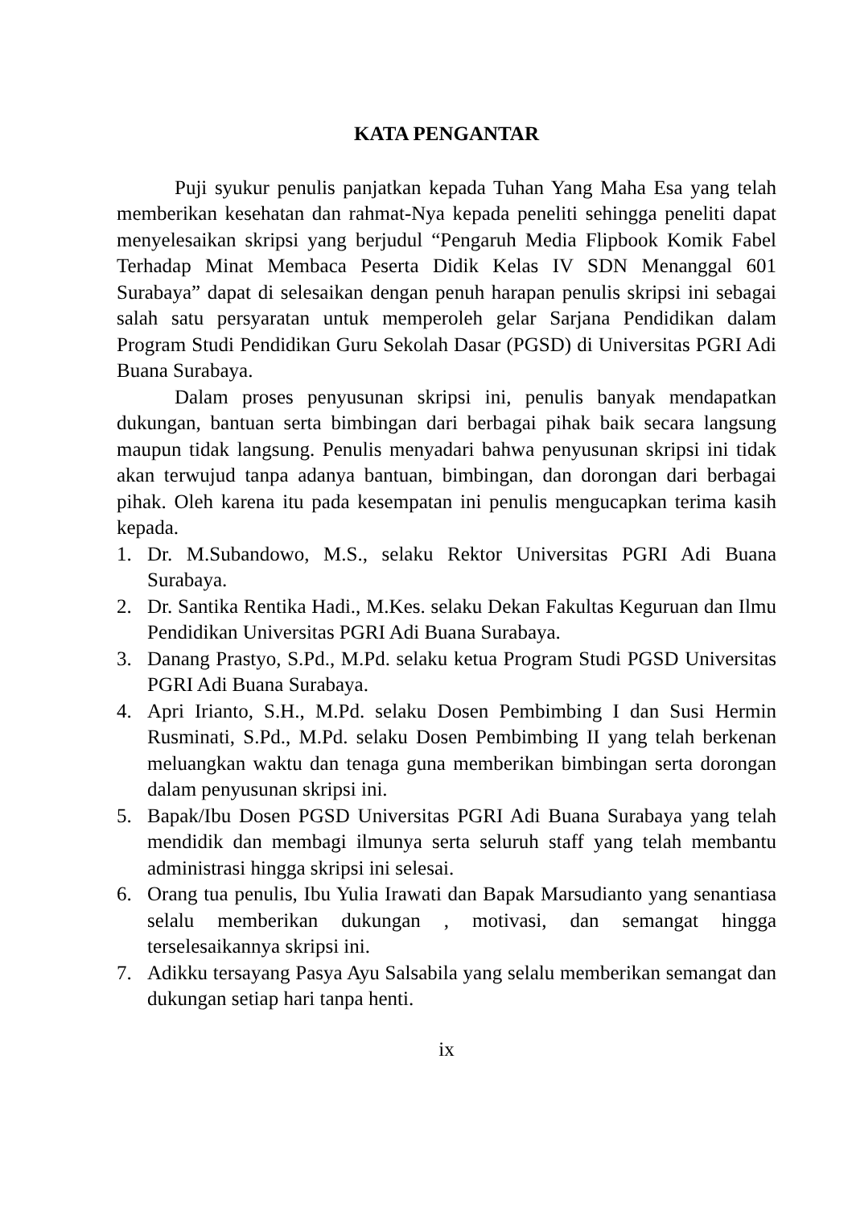KATA PENGANTAR
Puji syukur penulis panjatkan kepada Tuhan Yang Maha Esa yang telah memberikan kesehatan dan rahmat-Nya kepada peneliti sehingga peneliti dapat menyelesaikan skripsi yang berjudul “Pengaruh Media Flipbook Komik Fabel Terhadap Minat Membaca Peserta Didik Kelas IV SDN Menanggal 601 Surabaya” dapat di selesaikan dengan penuh harapan penulis skripsi ini sebagai salah satu persyaratan untuk memperoleh gelar Sarjana Pendidikan dalam Program Studi Pendidikan Guru Sekolah Dasar (PGSD) di Universitas PGRI Adi Buana Surabaya.
Dalam proses penyusunan skripsi ini, penulis banyak mendapatkan dukungan, bantuan serta bimbingan dari berbagai pihak baik secara langsung maupun tidak langsung. Penulis menyadari bahwa penyusunan skripsi ini tidak akan terwujud tanpa adanya bantuan, bimbingan, dan dorongan dari berbagai pihak. Oleh karena itu pada kesempatan ini penulis mengucapkan terima kasih kepada.
1. Dr. M.Subandowo, M.S., selaku Rektor Universitas PGRI Adi Buana Surabaya.
2. Dr. Santika Rentika Hadi., M.Kes. selaku Dekan Fakultas Keguruan dan Ilmu Pendidikan Universitas PGRI Adi Buana Surabaya.
3. Danang Prastyo, S.Pd., M.Pd. selaku ketua Program Studi PGSD Universitas PGRI Adi Buana Surabaya.
4. Apri Irianto, S.H., M.Pd. selaku Dosen Pembimbing I dan Susi Hermin Rusminati, S.Pd., M.Pd. selaku Dosen Pembimbing II yang telah berkenan meluangkan waktu dan tenaga guna memberikan bimbingan serta dorongan dalam penyusunan skripsi ini.
5. Bapak/Ibu Dosen PGSD Universitas PGRI Adi Buana Surabaya yang telah mendidik dan membagi ilmunya serta seluruh staff yang telah membantu administrasi hingga skripsi ini selesai.
6. Orang tua penulis, Ibu Yulia Irawati dan Bapak Marsudianto yang senantiasa selalu memberikan dukungan , motivasi, dan semangat hingga terselesaikannya skripsi ini.
7. Adikku tersayang Pasya Ayu Salsabila yang selalu memberikan semangat dan dukungan setiap hari tanpa henti.
ix